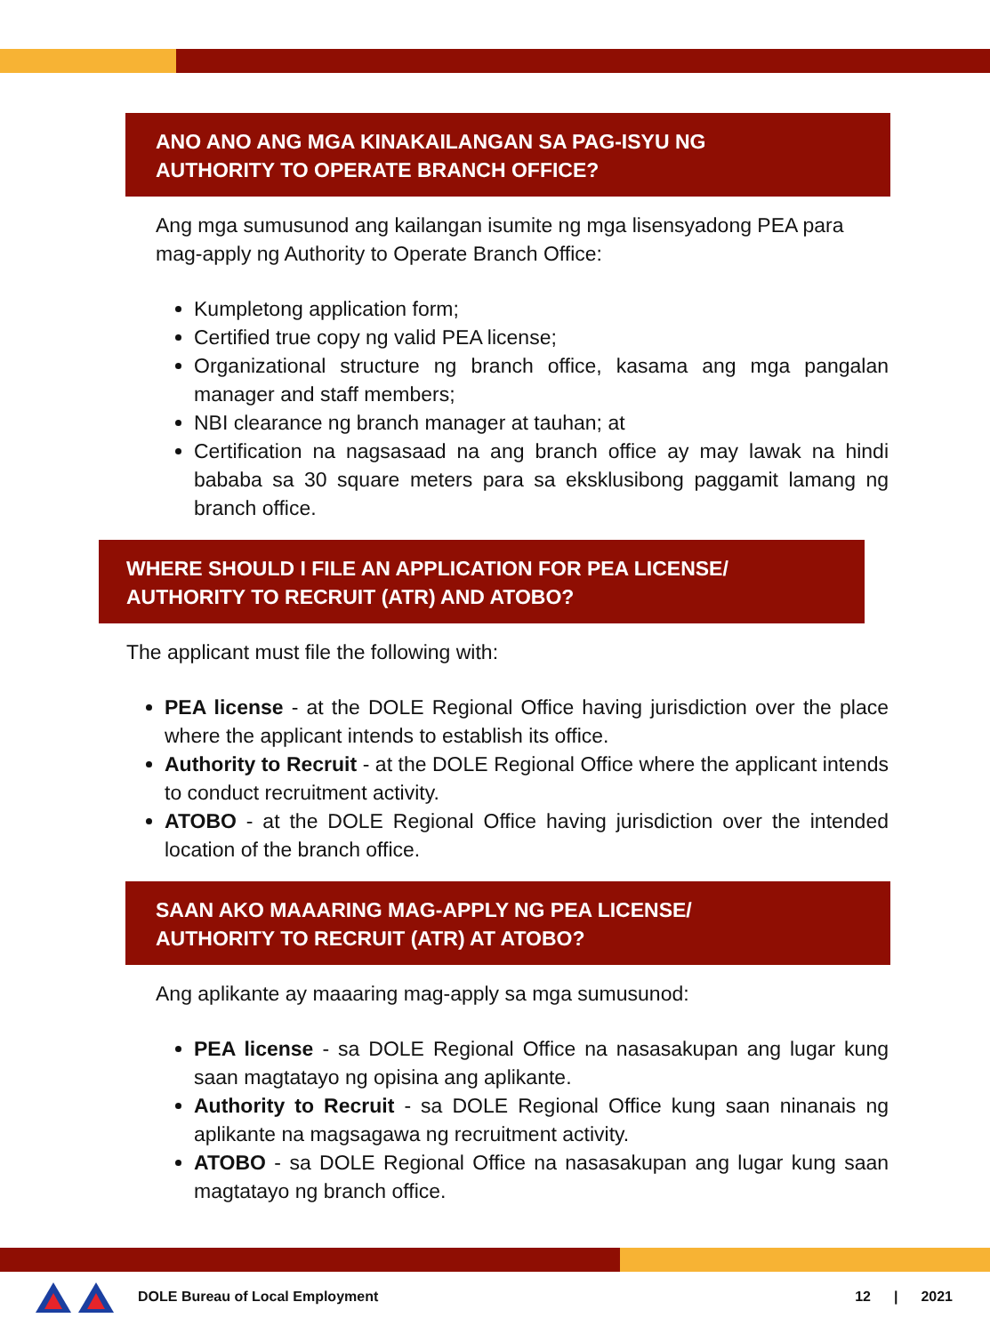ANO ANO ANG MGA KINAKAILANGAN SA PAG-ISYU NG
AUTHORITY TO OPERATE BRANCH OFFICE?
Ang mga sumusunod ang kailangan isumite ng mga lisensyadong PEA para mag-apply ng Authority to Operate Branch Office:
Kumpletong application form;
Certified true copy ng valid PEA license;
Organizational structure ng branch office, kasama ang mga pangalan manager and staff members;
NBI clearance ng branch manager at tauhan; at
Certification na nagsasaad na ang branch office ay may lawak na hindi bababa sa 30 square meters para sa eksklusibong paggamit lamang ng branch office.
WHERE SHOULD I FILE AN APPLICATION FOR PEA LICENSE/
AUTHORITY TO RECRUIT (ATR) AND ATOBO?
The applicant must file the following with:
PEA license - at the DOLE Regional Office having jurisdiction over the place where the applicant intends to establish its office.
Authority to Recruit - at the DOLE Regional Office where the applicant intends to conduct recruitment activity.
ATOBO - at the DOLE Regional Office having jurisdiction over the intended location of the branch office.
SAAN AKO MAAARING MAG-APPLY NG PEA LICENSE/
AUTHORITY TO RECRUIT (ATR) AT ATOBO?
Ang aplikante ay maaaring mag-apply sa mga sumusunod:
PEA license - sa DOLE Regional Office na nasasakupan ang lugar kung saan magtatayo ng opisina ang aplikante.
Authority to Recruit - sa DOLE Regional Office kung saan ninanais ng aplikante na magsagawa ng recruitment activity.
ATOBO - sa DOLE Regional Office na nasasakupan ang lugar kung saan magtatayo ng branch office.
DOLE Bureau of Local Employment 12 | 2021